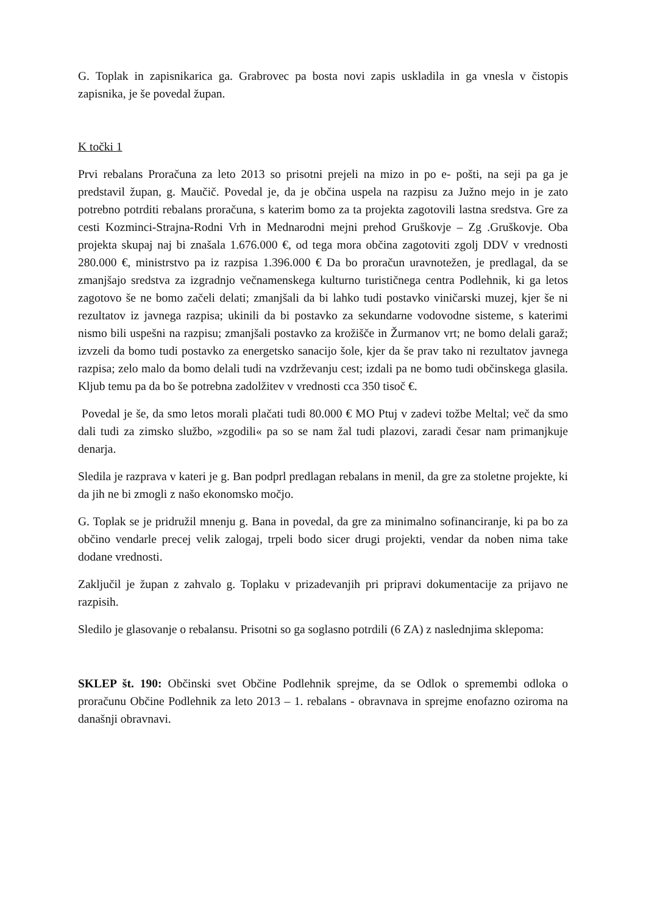G. Toplak in zapisnikarica ga. Grabrovec pa bosta novi zapis uskladila in ga vnesla v čistopis zapisnika, je še povedal župan.
K točki 1
Prvi rebalans Proračuna za leto 2013 so prisotni prejeli na mizo in po e- pošti, na seji pa ga je predstavil župan, g. Maučič. Povedal je, da je občina uspela na razpisu za Južno mejo in je zato potrebno potrditi rebalans proračuna, s katerim bomo za ta projekta zagotovili lastna sredstva. Gre za cesti Kozminci-Strajna-Rodni Vrh in Mednarodni mejni prehod Gruškovje – Zg .Gruškovje. Oba projekta skupaj naj bi znašala 1.676.000 €, od tega mora občina zagotoviti zgolj DDV v vrednosti 280.000 €, ministrstvo pa iz razpisa 1.396.000 € Da bo proračun uravnotežen, je predlagal, da se zmanjšajo sredstva za izgradnjo večnamenskega kulturno turističnega centra Podlehnik, ki ga letos zagotovo še ne bomo začeli delati; zmanjšali da bi lahko tudi postavko viničarski muzej, kjer še ni rezultatov iz javnega razpisa; ukinili da bi postavko za sekundarne vodovodne sisteme, s katerimi nismo bili uspešni na razpisu; zmanjšali postavko za krožišče in Žurmanov vrt; ne bomo delali garaž; izvzeli da bomo tudi postavko za energetsko sanacijo šole, kjer da še prav tako ni rezultatov javnega razpisa; zelo malo da bomo delali tudi na vzdrževanju cest; izdali pa ne bomo tudi občinskega glasila. Kljub temu pa da bo še potrebna zadolžitev v vrednosti cca 350 tisoč €.
Povedal je še, da smo letos morali plačati tudi 80.000 € MO Ptuj v zadevi tožbe Meltal; več da smo dali tudi za zimsko službo, »zgodili« pa so se nam žal tudi plazovi, zaradi česar nam primanjkuje denarja.
Sledila je razprava v kateri je g. Ban podprl predlagan rebalans in menil, da gre za stoletne projekte, ki da jih ne bi zmogli z našo ekonomsko močjo.
G. Toplak se je pridružil mnenju g. Bana in povedal, da gre za minimalno sofinanciranje, ki pa bo za občino vendarle precej velik zalogaj, trpeli bodo sicer drugi projekti, vendar da noben nima take dodane vrednosti.
Zaključil je župan z zahvalo g. Toplaku v prizadevanjih pri pripravi dokumentacije za prijavo ne razpisih.
Sledilo je glasovanje o rebalansu. Prisotni so ga soglasno potrdili (6 ZA) z naslednjima sklepoma:
SKLEP št. 190: Občinski svet Občine Podlehnik sprejme, da se Odlok o spremembi odloka o proračunu Občine Podlehnik za leto 2013 – 1. rebalans - obravnava in sprejme enofazno oziroma na današnji obravnavi.